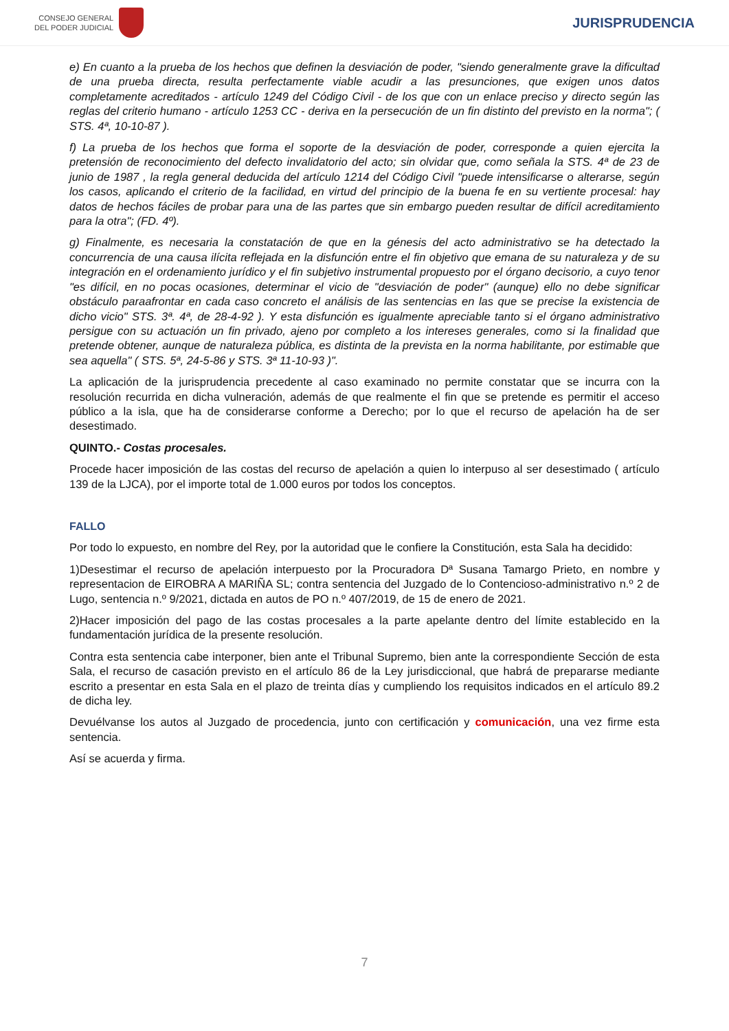CONSEJO GENERAL
DEL PODER JUDICIAL
JURISPRUDENCIA
e) En cuanto a la prueba de los hechos que definen la desviación de poder, "siendo generalmente grave la dificultad de una prueba directa, resulta perfectamente viable acudir a las presunciones, que exigen unos datos completamente acreditados - artículo 1249 del Código Civil - de los que con un enlace preciso y directo según las reglas del criterio humano - artículo 1253 CC - deriva en la persecución de un fin distinto del previsto en la norma"; ( STS. 4ª, 10-10-87 ).
f) La prueba de los hechos que forma el soporte de la desviación de poder, corresponde a quien ejercita la pretensión de reconocimiento del defecto invalidatorio del acto; sin olvidar que, como señala la STS. 4ª de 23 de junio de 1987 , la regla general deducida del artículo 1214 del Código Civil "puede intensificarse o alterarse, según los casos, aplicando el criterio de la facilidad, en virtud del principio de la buena fe en su vertiente procesal: hay datos de hechos fáciles de probar para una de las partes que sin embargo pueden resultar de difícil acreditamiento para la otra"; (FD. 4º).
g) Finalmente, es necesaria la constatación de que en la génesis del acto administrativo se ha detectado la concurrencia de una causa ilícita reflejada en la disfunción entre el fin objetivo que emana de su naturaleza y de su integración en el ordenamiento jurídico y el fin subjetivo instrumental propuesto por el órgano decisorio, a cuyo tenor "es difícil, en no pocas ocasiones, determinar el vicio de "desviación de poder" (aunque) ello no debe significar obstáculo paraafrontar en cada caso concreto el análisis de las sentencias en las que se precise la existencia de dicho vicio" STS. 3ª. 4ª, de 28-4-92 ). Y esta disfunción es igualmente apreciable tanto si el órgano administrativo persigue con su actuación un fin privado, ajeno por completo a los intereses generales, como si la finalidad que pretende obtener, aunque de naturaleza pública, es distinta de la prevista en la norma habilitante, por estimable que sea aquella" ( STS. 5ª, 24-5-86 y STS. 3ª 11-10-93 )".
La aplicación de la jurisprudencia precedente al caso examinado no permite constatar que se incurra con la resolución recurrida en dicha vulneración, además de que realmente el fin que se pretende es permitir el acceso público a la isla, que ha de considerarse conforme a Derecho; por lo que el recurso de apelación ha de ser desestimado.
QUINTO.- Costas procesales.
Procede hacer imposición de las costas del recurso de apelación a quien lo interpuso al ser desestimado ( artículo 139 de la LJCA), por el importe total de 1.000 euros por todos los conceptos.
FALLO
Por todo lo expuesto, en nombre del Rey, por la autoridad que le confiere la Constitución, esta Sala ha decidido:
1)Desestimar el recurso de apelación interpuesto por la Procuradora Dª Susana Tamargo Prieto, en nombre y representacion de EIROBRA A MARIÑA SL; contra sentencia del Juzgado de lo Contencioso-administrativo n.º 2 de Lugo, sentencia n.º 9/2021, dictada en autos de PO n.º 407/2019, de 15 de enero de 2021.
2)Hacer imposición del pago de las costas procesales a la parte apelante dentro del límite establecido en la fundamentación jurídica de la presente resolución.
Contra esta sentencia cabe interponer, bien ante el Tribunal Supremo, bien ante la correspondiente Sección de esta Sala, el recurso de casación previsto en el artículo 86 de la Ley jurisdiccional, que habrá de prepararse mediante escrito a presentar en esta Sala en el plazo de treinta días y cumpliendo los requisitos indicados en el artículo 89.2 de dicha ley.
Devuélvanse los autos al Juzgado de procedencia, junto con certificación y comunicación, una vez firme esta sentencia.
Así se acuerda y firma.
7